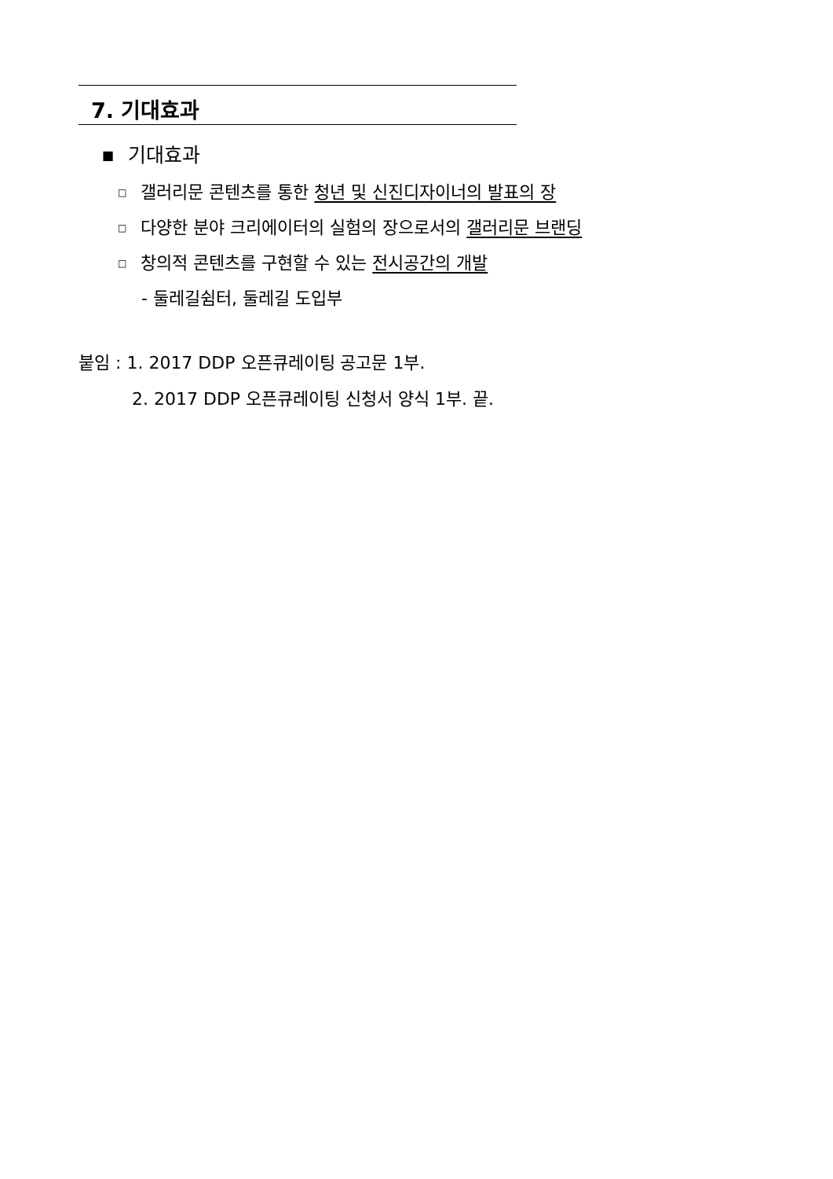7. 기대효과
■ 기대효과
□ 갤러리문 콘텐츠를 통한 청년 및 신진디자이너의 발표의 장
□ 다양한 분야 크리에이터의 실험의 장으로서의 갤러리문 브랜딩
□ 창의적 콘텐츠를 구현할 수 있는 전시공간의 개발
- 둘레길쉼터, 둘레길 도입부
붙임 : 1. 2017 DDP 오픈큐레이팅 공고문 1부.
2. 2017 DDP 오픈큐레이팅 신청서 양식 1부. 끝.